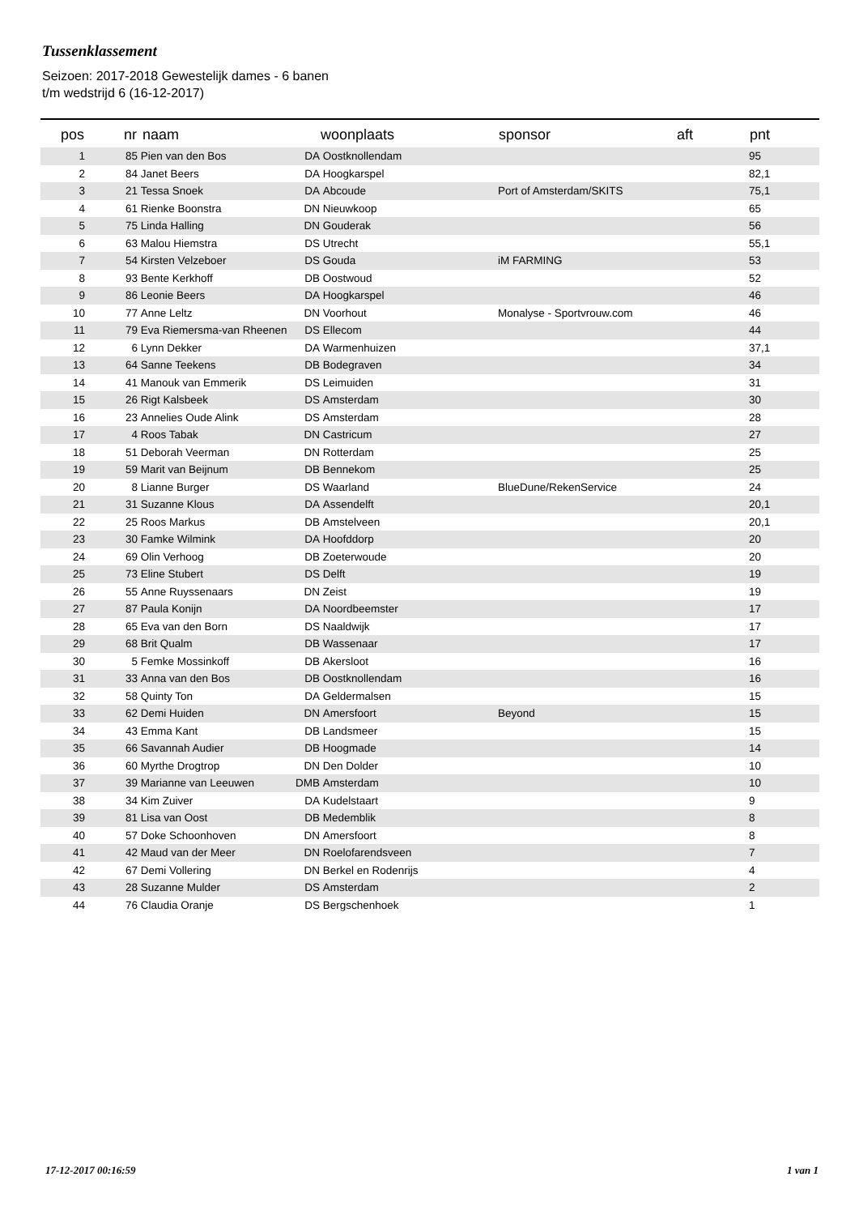Tussenklassement
Seizoen: 2017-2018 Gewestelijk dames - 6 banen
t/m wedstrijd 6 (16-12-2017)
| pos | nr | naam | | woonplaats | sponsor | aft | pnt |
| --- | --- | --- | --- | --- | --- | --- | --- |
| 1 | 85 | Pien van den Bos | DA | Oostknollendam | | | 95 |
| 2 | 84 | Janet Beers | DA | Hoogkarspel | | | 82,1 |
| 3 | 21 | Tessa Snoek | DA | Abcoude | Port of Amsterdam/SKITS | | 75,1 |
| 4 | 61 | Rienke Boonstra | DN | Nieuwkoop | | | 65 |
| 5 | 75 | Linda Halling | DN | Gouderak | | | 56 |
| 6 | 63 | Malou Hiemstra | DS | Utrecht | | | 55,1 |
| 7 | 54 | Kirsten Velzeboer | DS | Gouda | iM FARMING | | 53 |
| 8 | 93 | Bente Kerkhoff | DB | Oostwoud | | | 52 |
| 9 | 86 | Leonie Beers | DA | Hoogkarspel | | | 46 |
| 10 | 77 | Anne Leltz | DN | Voorhout | Monalyse - Sportvrouw.com | | 46 |
| 11 | 79 | Eva Riemersma-van Rheenen | DS | Ellecom | | | 44 |
| 12 | 6 | Lynn Dekker | DA | Warmenhuizen | | | 37,1 |
| 13 | 64 | Sanne Teekens | DB | Bodegraven | | | 34 |
| 14 | 41 | Manouk van Emmerik | DS | Leimuiden | | | 31 |
| 15 | 26 | Rigt Kalsbeek | DS | Amsterdam | | | 30 |
| 16 | 23 | Annelies Oude Alink | DS | Amsterdam | | | 28 |
| 17 | 4 | Roos Tabak | DN | Castricum | | | 27 |
| 18 | 51 | Deborah Veerman | DN | Rotterdam | | | 25 |
| 19 | 59 | Marit van Beijnum | DB | Bennekom | | | 25 |
| 20 | 8 | Lianne Burger | DS | Waarland | BlueDune/RekenService | | 24 |
| 21 | 31 | Suzanne Klous | DA | Assendelft | | | 20,1 |
| 22 | 25 | Roos Markus | DB | Amstelveen | | | 20,1 |
| 23 | 30 | Famke Wilmink | DA | Hoofddorp | | | 20 |
| 24 | 69 | Olin Verhoog | DB | Zoeterwoude | | | 20 |
| 25 | 73 | Eline Stubert | DS | Delft | | | 19 |
| 26 | 55 | Anne Ruyssenaars | DN | Zeist | | | 19 |
| 27 | 87 | Paula Konijn | DA | Noordbeemster | | | 17 |
| 28 | 65 | Eva van den Born | DS | Naaldwijk | | | 17 |
| 29 | 68 | Brit Qualm | DB | Wassenaar | | | 17 |
| 30 | 5 | Femke Mossinkoff | DB | Akersloot | | | 16 |
| 31 | 33 | Anna van den Bos | DB | Oostknollendam | | | 16 |
| 32 | 58 | Quinty Ton | DA | Geldermalsen | | | 15 |
| 33 | 62 | Demi Huiden | DN | Amersfoort | Beyond | | 15 |
| 34 | 43 | Emma Kant | DB | Landsmeer | | | 15 |
| 35 | 66 | Savannah Audier | DB | Hoogmade | | | 14 |
| 36 | 60 | Myrthe Drogtrop | DN | Den Dolder | | | 10 |
| 37 | 39 | Marianne van Leeuwen | DMB | Amsterdam | | | 10 |
| 38 | 34 | Kim Zuiver | DA | Kudelstaart | | | 9 |
| 39 | 81 | Lisa van Oost | DB | Medemblik | | | 8 |
| 40 | 57 | Doke Schoonhoven | DN | Amersfoort | | | 8 |
| 41 | 42 | Maud van der Meer | DN | Roelofarendsveen | | | 7 |
| 42 | 67 | Demi Vollering | DN | Berkel en Rodenrijs | | | 4 |
| 43 | 28 | Suzanne Mulder | DS | Amsterdam | | | 2 |
| 44 | 76 | Claudia Oranje | DS | Bergschenhoek | | | 1 |
17-12-2017 00:16:59 1 van 1